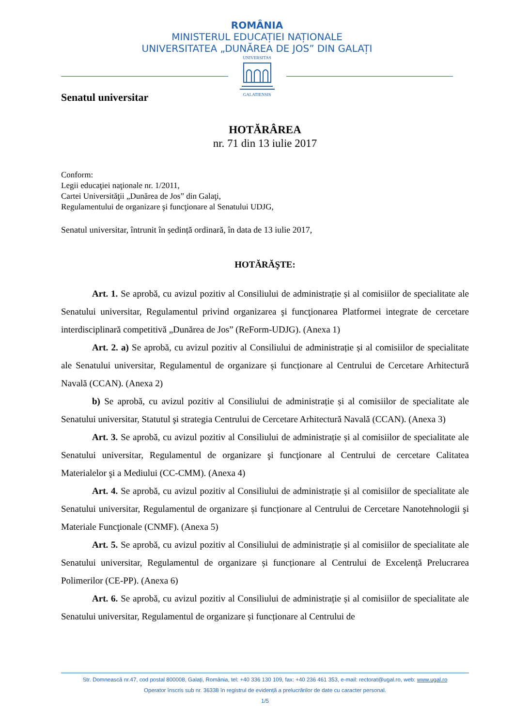ROMÂNIA
MINISTERUL EDUCAȚIEI NAȚIONALE
UNIVERSITATEA „DUNĂREA DE JOS” DIN GALAȚI
UNIVERSITAS
GALATIENSIS
Senatul universitar
HOTĂRÂREA
nr. 71 din 13 iulie 2017
Conform:
Legii educaţiei naţionale nr. 1/2011,
Cartei Universităţii „Dunărea de Jos” din Galaţi,
Regulamentului de organizare şi funcţionare al Senatului UDJG,
Senatul universitar, întrunit în ședință ordinară, în data de 13 iulie 2017,
HOTĂRĂŞTE:
Art. 1. Se aprobă, cu avizul pozitiv al Consiliului de administrație și al comisiilor de specialitate ale Senatului universitar, Regulamentul privind organizarea şi funcţionarea Platformei integrate de cercetare interdisciplinară competitivă „Dunărea de Jos” (ReForm-UDJG). (Anexa 1)
Art. 2. a) Se aprobă, cu avizul pozitiv al Consiliului de administrație și al comisiilor de specialitate ale Senatului universitar, Regulamentul de organizare și funcționare al Centrului de Cercetare Arhitectură Navală (CCAN). (Anexa 2)
b) Se aprobă, cu avizul pozitiv al Consiliului de administrație și al comisiilor de specialitate ale Senatului universitar, Statutul şi strategia Centrului de Cercetare Arhitectură Navală (CCAN). (Anexa 3)
Art. 3. Se aprobă, cu avizul pozitiv al Consiliului de administrație și al comisiilor de specialitate ale Senatului universitar, Regulamentul de organizare şi funcţionare al Centrului de cercetare Calitatea Materialelor şi a Mediului (CC-CMM). (Anexa 4)
Art. 4. Se aprobă, cu avizul pozitiv al Consiliului de administrație și al comisiilor de specialitate ale Senatului universitar, Regulamentul de organizare și funcționare al Centrului de Cercetare Nanotehnologii şi Materiale Funcţionale (CNMF). (Anexa 5)
Art. 5. Se aprobă, cu avizul pozitiv al Consiliului de administrație și al comisiilor de specialitate ale Senatului universitar, Regulamentul de organizare și funcționare al Centrului de Excelență Prelucrarea Polimerilor (CE-PP). (Anexa 6)
Art. 6. Se aprobă, cu avizul pozitiv al Consiliului de administrație și al comisiilor de specialitate ale Senatului universitar, Regulamentul de organizare și funcționare al Centrului de
Str. Domnească nr.47, cod postal 800008, Galați, România, tel: +40 336 130 109, fax: +40 236 461 353, e-mail: rectorat@ugal.ro, web: www.ugal.ro
Operator înscris sub nr. 36338 în registrul de evidență a prelucrărilor de date cu caracter personal.
1/5